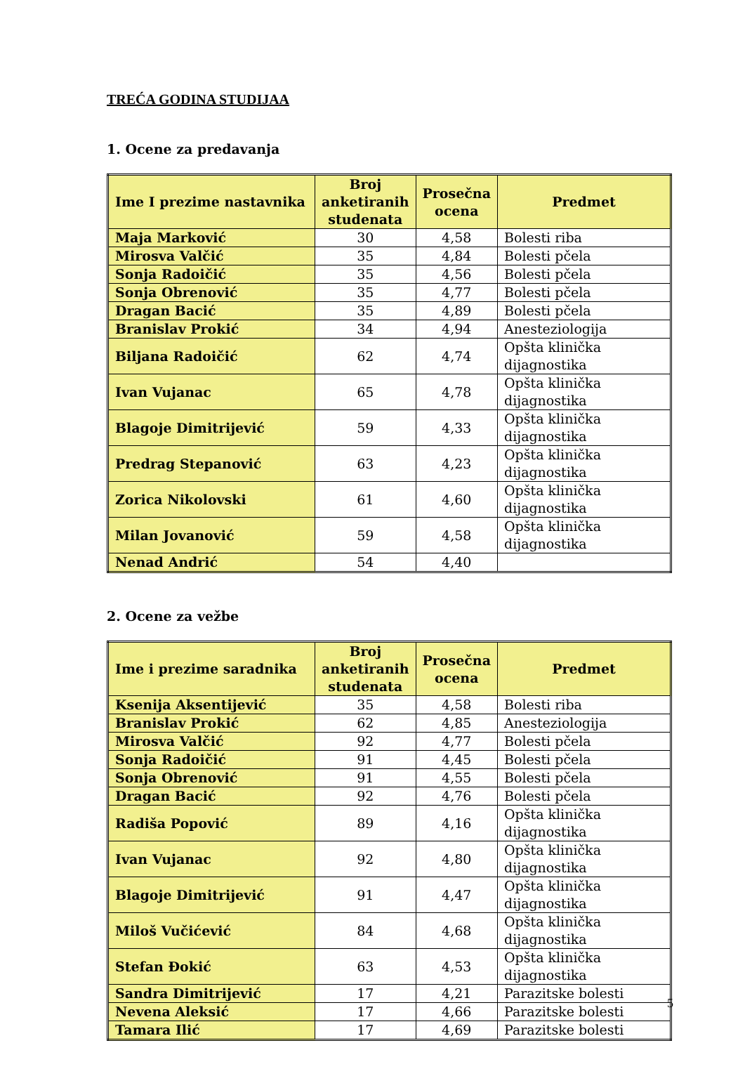TREĆA GODINA STUDIJAA
1. Ocene za predavanja
| Ime I prezime nastavnika | Broj anketiranih studenata | Prosečna ocena | Predmet |
| --- | --- | --- | --- |
| Maja Marković | 30 | 4,58 | Bolesti riba |
| Mirosva Valčić | 35 | 4,84 | Bolesti pčela |
| Sonja Radoičić | 35 | 4,56 | Bolesti pčela |
| Sonja Obrenović | 35 | 4,77 | Bolesti pčela |
| Dragan Bacić | 35 | 4,89 | Bolesti pčela |
| Branislav Prokić | 34 | 4,94 | Anesteziologija |
| Biljana Radoičić | 62 | 4,74 | Opšta klinička dijagnostika |
| Ivan Vujanac | 65 | 4,78 | Opšta klinička dijagnostika |
| Blagoje Dimitrijević | 59 | 4,33 | Opšta klinička dijagnostika |
| Predrag Stepanović | 63 | 4,23 | Opšta klinička dijagnostika |
| Zorica Nikolovski | 61 | 4,60 | Opšta klinička dijagnostika |
| Milan Jovanović | 59 | 4,58 | Opšta klinička dijagnostika |
| Nenad Andrić | 54 | 4,40 | |
2. Ocene za vežbe
| Ime i prezime saradnika | Broj anketiranih studenata | Prosečna ocena | Predmet |
| --- | --- | --- | --- |
| Ksenija Aksentijević | 35 | 4,58 | Bolesti riba |
| Branislav Prokić | 62 | 4,85 | Anesteziologija |
| Mirosva Valčić | 92 | 4,77 | Bolesti pčela |
| Sonja Radoičić | 91 | 4,45 | Bolesti pčela |
| Sonja Obrenović | 91 | 4,55 | Bolesti pčela |
| Dragan Bacić | 92 | 4,76 | Bolesti pčela |
| Radiša Popović | 89 | 4,16 | Opšta klinička dijagnostika |
| Ivan Vujanac | 92 | 4,80 | Opšta klinička dijagnostika |
| Blagoje Dimitrijević | 91 | 4,47 | Opšta klinička dijagnostika |
| Miloš Vučićević | 84 | 4,68 | Opšta klinička dijagnostika |
| Stefan Đokić | 63 | 4,53 | Opšta klinička dijagnostika |
| Sandra Dimitrijević | 17 | 4,21 | Parazitske bolesti |
| Nevena Aleksić | 17 | 4,66 | Parazitske bolesti |
| Tamara Ilić | 17 | 4,69 | Parazitske bolesti |
5